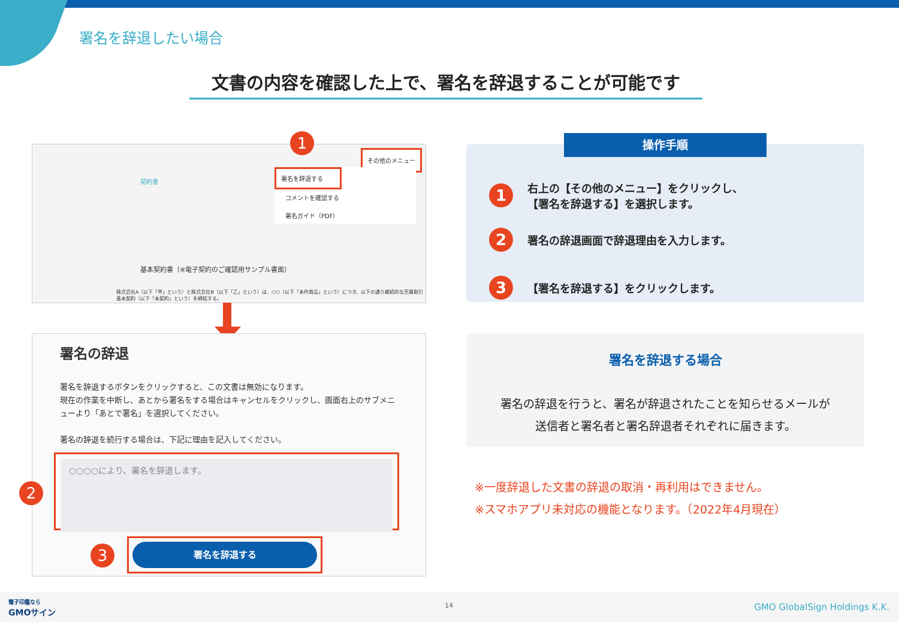署名を辞退したい場合
文書の内容を確認した上で、署名を辞退することが可能です
1
その他のメニュー
契約書
署名を辞退する
コメントを確認する
署名ガイド（PDF）
基本契約書（※電子契約のご確認用サンプル書面）
株式会社A（以下「甲」という）と株式会社B（以下「乙」という）は、○○（以下「本件商品」という）につき、以下の通り継続的な売買取引基本契約（以下「本契約」という）を締結する。
署名の辞退
署名を辞退するボタンをクリックすると、この文書は無効になります。
現在の作業を中断し、あとから署名をする場合はキャンセルをクリックし、画面右上のサブメニューより「あとで署名」を選択してください。
署名の辞退を続行する場合は、下記に理由を記入してください。
2
○○○○により、署名を辞退します。
3
署名を辞退する
1 右上の【その他のメニュー】をクリックし、
【署名を辞退する】を選択します。
2 署名の辞退画面で辞退理由を入力します。
3 【署名を辞退する】をクリックします。
操作手順
署名を辞退する場合
署名の辞退を行うと、署名が辞退されたことを知らせるメールが
送信者と署名者と署名辞退者それぞれに届きます。
※一度辞退した文書の辞退の取消・再利用はできません。
※スマホアプリ未対応の機能となります。（2022年4月現在）
電子印鑑なら
GMOサイン
14 GMO GlobalSign Holdings K.K.